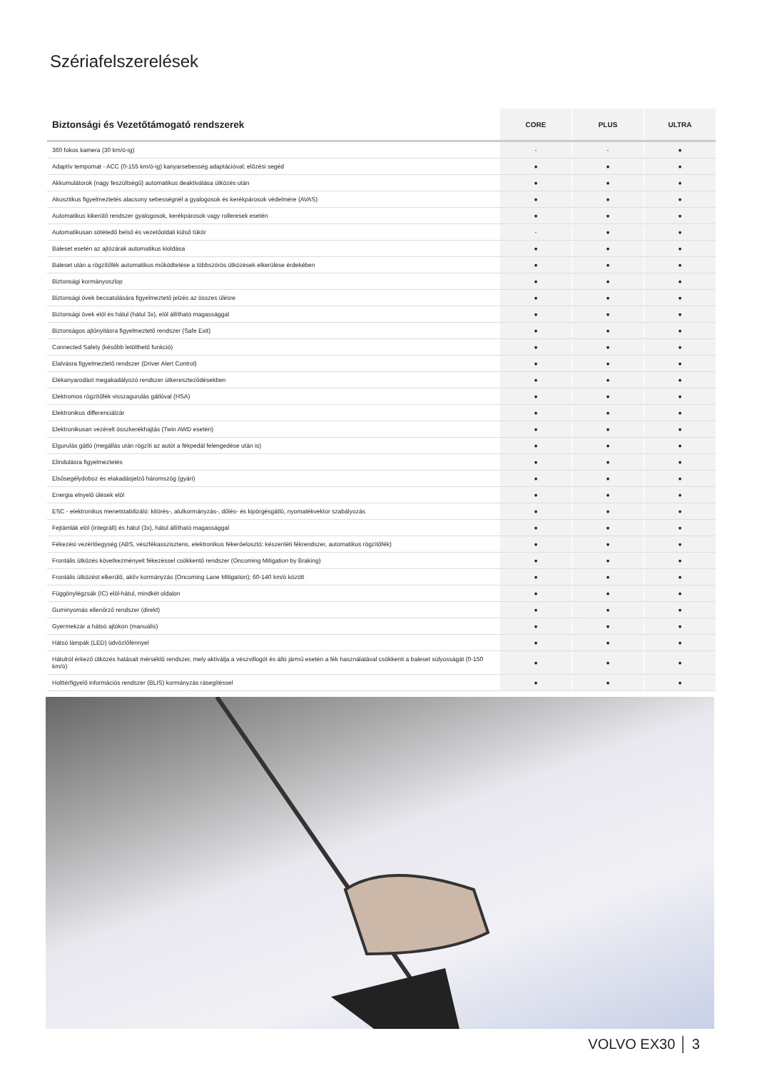Szériafelszerelések
| Biztonsági és Vezetőtámogató rendszerek | CORE | PLUS | ULTRA |
| --- | --- | --- | --- |
| 360 fokos kamera (30 km/ó-ig) | - | - | ● |
| Adaptív tempomat - ACC (0-155 km/ó-ig) kanyarsebesség adaptációval; előzési segéd | ● | ● | ● |
| Akkumulátorok (nagy feszültségű) automatikus deaktiválása ütközés után | ● | ● | ● |
| Akusztikus figyelmeztetés alacsony sebességnél a gyalogosok és kerékpárosok védelmére (AVAS) | ● | ● | ● |
| Automatikus kikerülő rendszer gyalogosok, kerékpárosok vagy rolleresek esetén | ● | ● | ● |
| Automatikusan sötétedő belső és vezetőoldali külső tükör | - | ● | ● |
| Baleset esetén az ajtózárak automatikus kioldása | ● | ● | ● |
| Baleset után a rögzítőfék automatikus működtetése a többszörös ütközések elkerülése érdekében | ● | ● | ● |
| Biztonsági kormányoszlop | ● | ● | ● |
| Biztonsági övek becsatolására figyelmeztető jelzés az összes ülésre | ● | ● | ● |
| Biztonsági övek elöl és hátul (hátul 3x), elöl állítható magassággal | ● | ● | ● |
| Biztonságos ajtónyitásra figyelmeztető rendszer (Safe Exit) | ● | ● | ● |
| Connected Safety (később letölthető funkció) | ● | ● | ● |
| Elalvásra figyelmeztető rendszer (Driver Alert Control) | ● | ● | ● |
| Elékanyarodást megakadályozó rendszer útkereszteződésekben | ● | ● | ● |
| Elektromos rögzítőfék visszagurulás gátlóval (HSA) | ● | ● | ● |
| Elektronikus differenciálzár | ● | ● | ● |
| Elektronikusan vezérelt összkerékhajtás (Twin AWD esetén) | ● | ● | ● |
| Elgurulás gátló (megállás után rögzíti az autót a fékpedál felengedése után is) | ● | ● | ● |
| Elindulásra figyelmeztetés | ● | ● | ● |
| Elsősegélydoboz és elakadásjelző háromszög (gyári) | ● | ● | ● |
| Energia elnyelő ülések elöl | ● | ● | ● |
| ESC - elektronikus menetstabilizáló: kitörés-, alulkormányzás-, dőlés- és kipörgésgátló, nyomatékvektor szabályozás | ● | ● | ● |
| Fejtámlák elöl (integrált) és hátul (3x), hátul állítható magassággal | ● | ● | ● |
| Fékezési vezérlőegység (ABS, vészfékasszisztens, elektronikus fékerőelosztó; készenléti fékrendszer, automatikus rögzítőfék) | ● | ● | ● |
| Frontális ütközés következményeit fékezéssel csökkentő rendszer (Oncoming Mitigation by Braking) | ● | ● | ● |
| Frontális ütközést elkerülő, aktív kormányzás (Oncoming Lane Mitigation); 60-140 km/ó között | ● | ● | ● |
| Függönylégzsák (IC) elöl-hátul, mindkét oldalon | ● | ● | ● |
| Guminyomás ellenőrző rendszer (direkt) | ● | ● | ● |
| Gyermekzár a hátsó ajtókon (manuális) | ● | ● | ● |
| Hátsó lámpák (LED) üdvözlőfénnyel | ● | ● | ● |
| Hátulról érkező ütközés hatásait mérséklő rendszer, mely aktiválja a vészvillogót és álló jármű esetén a fék használatával csökkenti a baleset súlyosságát (0-150 km/ó) | ● | ● | ● |
| Holttérfigyelő információs rendszer (BLIS) kormányzás rásegítéssel | ● | ● | ● |
VOLVO EX30 │ 3